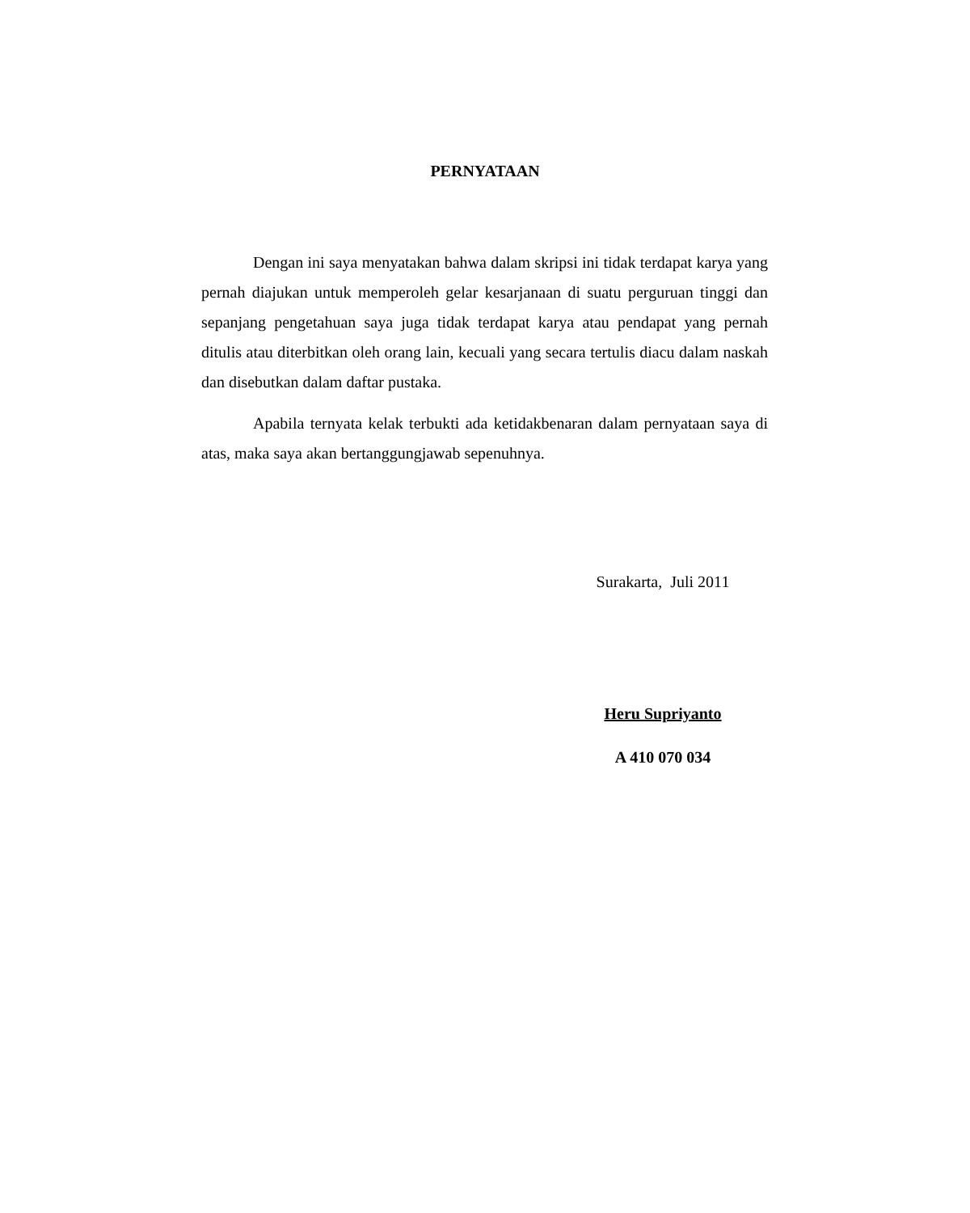PERNYATAAN
Dengan ini saya menyatakan bahwa dalam skripsi ini tidak terdapat karya yang pernah diajukan untuk memperoleh gelar kesarjanaan di suatu perguruan tinggi dan sepanjang pengetahuan saya juga tidak terdapat karya atau pendapat yang pernah ditulis atau diterbitkan oleh orang lain, kecuali yang secara tertulis diacu dalam naskah dan disebutkan dalam daftar pustaka.
Apabila ternyata kelak terbukti ada ketidakbenaran dalam pernyataan saya di atas, maka saya akan bertanggungjawab sepenuhnya.
Surakarta, Juli 2011
Heru Supriyanto
A 410 070 034